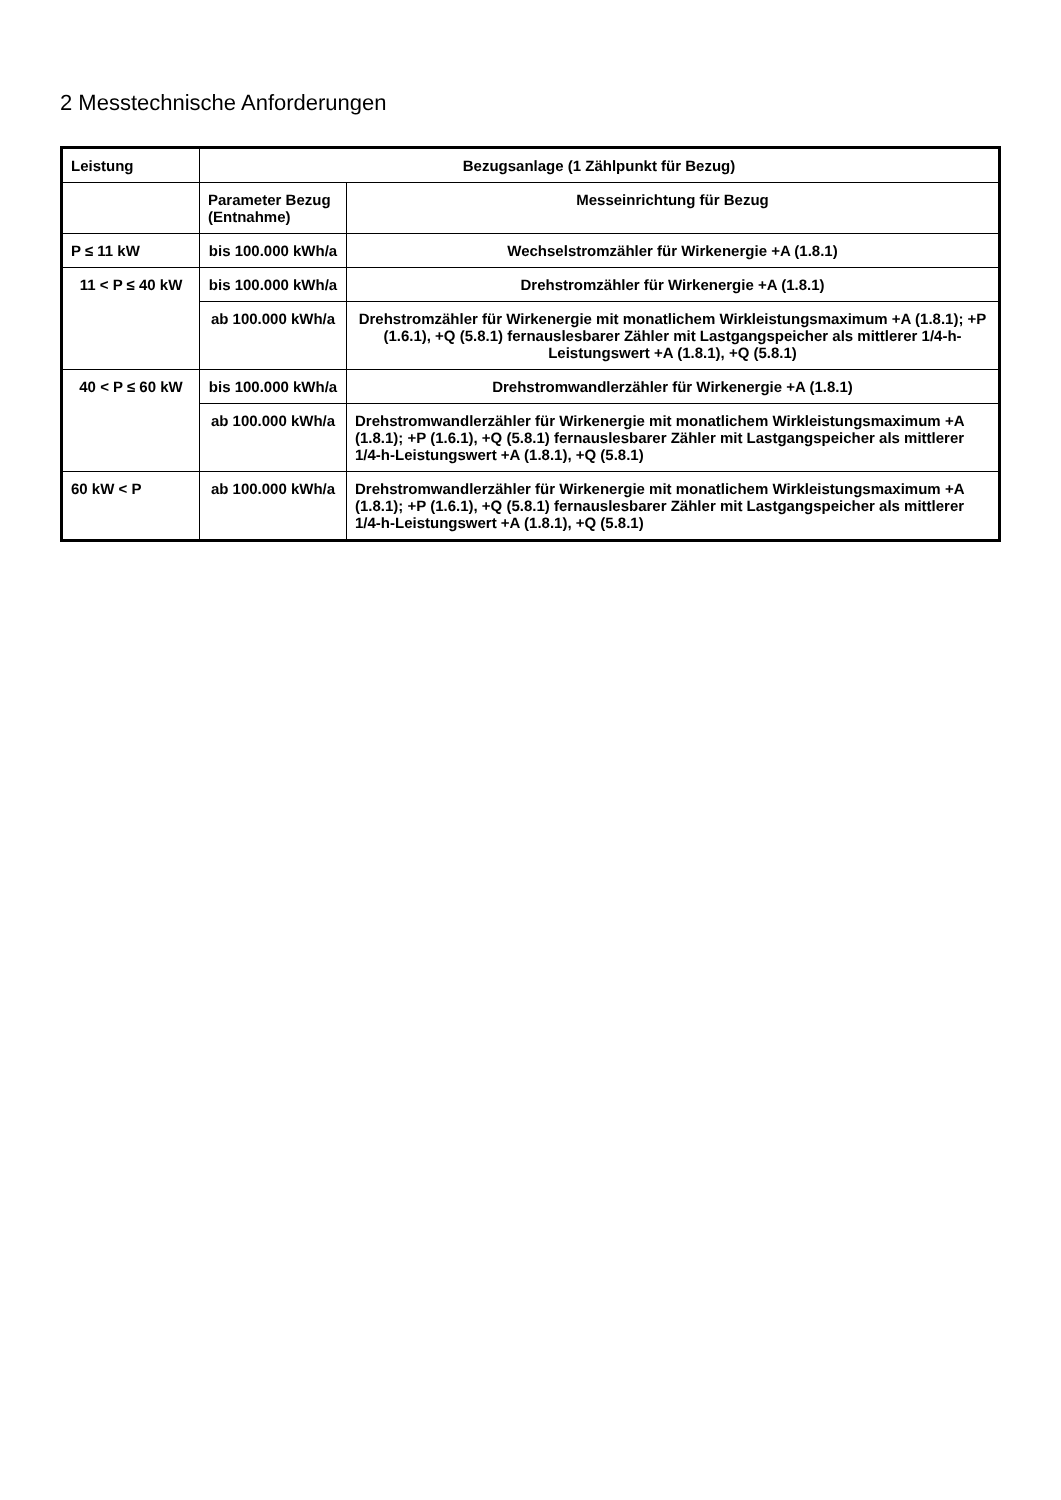2 Messtechnische Anforderungen
| Leistung | Bezugsanlage (1 Zählpunkt für Bezug) | |
| --- | --- | --- |
| | Parameter Bezug (Entnahme) | Messeinrichtung für Bezug |
| P ≤ 11 kW | bis 100.000 kWh/a | Wechselstromzähler für Wirkenergie +A (1.8.1) |
| 11 < P ≤ 40 kW | bis 100.000 kWh/a | Drehstromzähler für Wirkenergie +A (1.8.1) |
| | ab 100.000 kWh/a | Drehstromzähler für Wirkenergie mit monatlichem Wirkleistungsmaximum +A (1.8.1); +P (1.6.1), +Q (5.8.1) fernauslesbarer Zähler mit Lastgangspeicher als mittlerer 1/4-h-Leistungswert +A (1.8.1), +Q (5.8.1) |
| 40 < P ≤ 60 kW | bis 100.000 kWh/a | Drehstromwandlerzähler für Wirkenergie +A (1.8.1) |
| | ab 100.000 kWh/a | Drehstromwandlerzähler für Wirkenergie mit monatlichem Wirkleistungsmaximum +A (1.8.1); +P (1.6.1), +Q (5.8.1) fernauslesbarer Zähler mit Lastgangspeicher als mittlerer 1/4-h-Leistungswert +A (1.8.1), +Q (5.8.1) |
| 60 kW < P | ab 100.000 kWh/a | Drehstromwandlerzähler für Wirkenergie mit monatlichem Wirkleistungsmaximum +A (1.8.1); +P (1.6.1), +Q (5.8.1) fernauslesbarer Zähler mit Lastgangspeicher als mittlerer 1/4-h-Leistungswert +A (1.8.1), +Q (5.8.1) |